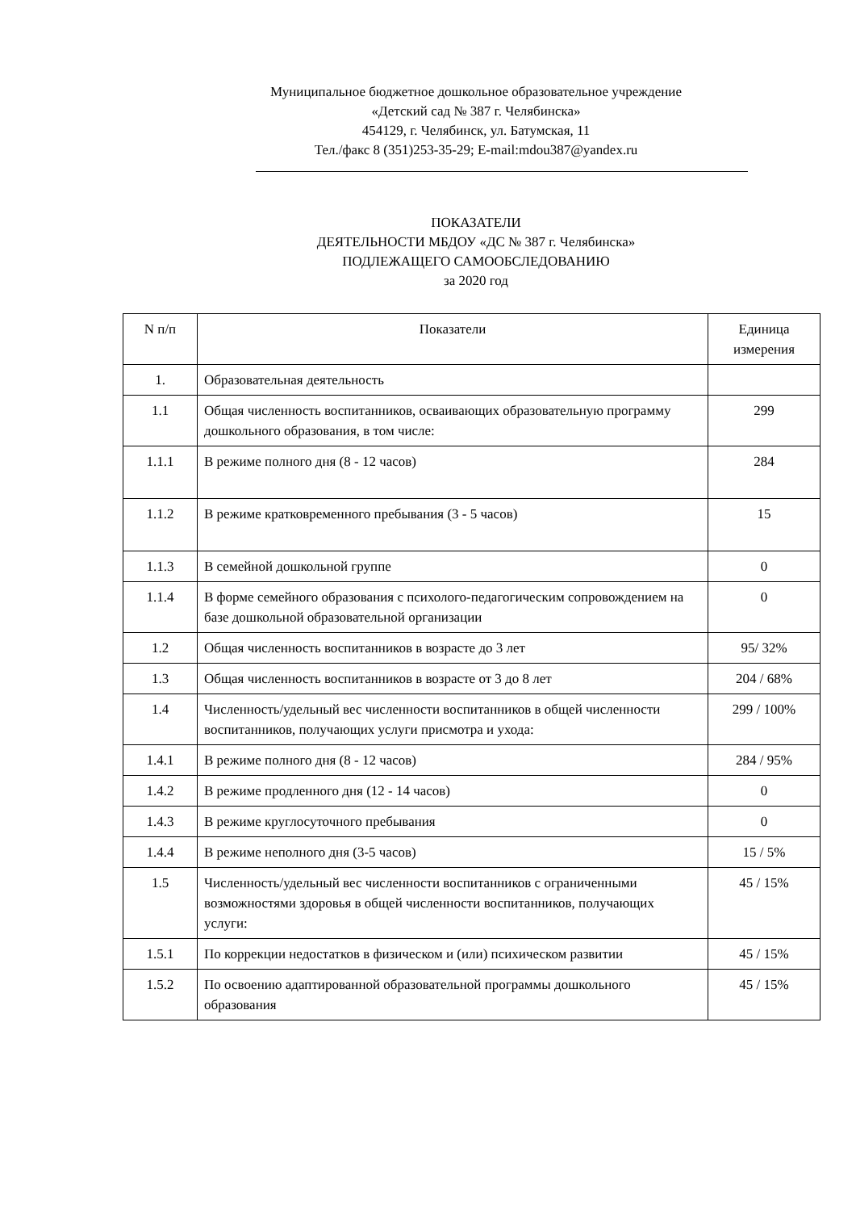Муниципальное бюджетное дошкольное образовательное учреждение
«Детский сад № 387 г. Челябинска»
454129, г. Челябинск, ул. Батумская, 11
Тел./факс 8 (351)253-35-29; E-mail:mdou387@yandex.ru
ПОКАЗАТЕЛИ
ДЕЯТЕЛЬНОСТИ МБДОУ «ДС № 387 г. Челябинска»
ПОДЛЕЖАЩЕГО САМООБСЛЕДОВАНИЮ
за 2020 год
| N п/п | Показатели | Единица измерения |
| --- | --- | --- |
| 1. | Образовательная деятельность | |
| 1.1 | Общая численность воспитанников, осваивающих образовательную программу дошкольного образования, в том числе: | 299 |
| 1.1.1 | В режиме полного дня (8 - 12 часов) | 284 |
| 1.1.2 | В режиме кратковременного пребывания (3 - 5 часов) | 15 |
| 1.1.3 | В семейной дошкольной группе | 0 |
| 1.1.4 | В форме семейного образования с психолого-педагогическим сопровождением на базе дошкольной образовательной организации | 0 |
| 1.2 | Общая численность воспитанников в возрасте до 3 лет | 95/ 32% |
| 1.3 | Общая численность воспитанников в возрасте от 3 до 8 лет | 204 / 68% |
| 1.4 | Численность/удельный вес численности воспитанников в общей численности воспитанников, получающих услуги присмотра и ухода: | 299 / 100% |
| 1.4.1 | В режиме полного дня (8 - 12 часов) | 284 / 95% |
| 1.4.2 | В режиме продленного дня (12 - 14 часов) | 0 |
| 1.4.3 | В режиме круглосуточного пребывания | 0 |
| 1.4.4 | В режиме неполного дня (3-5 часов) | 15 / 5% |
| 1.5 | Численность/удельный вес численности воспитанников с ограниченными возможностями здоровья в общей численности воспитанников, получающих услуги: | 45 / 15% |
| 1.5.1 | По коррекции недостатков в физическом и (или) психическом развитии | 45 / 15% |
| 1.5.2 | По освоению адаптированной образовательной программы дошкольного образования | 45 / 15% |